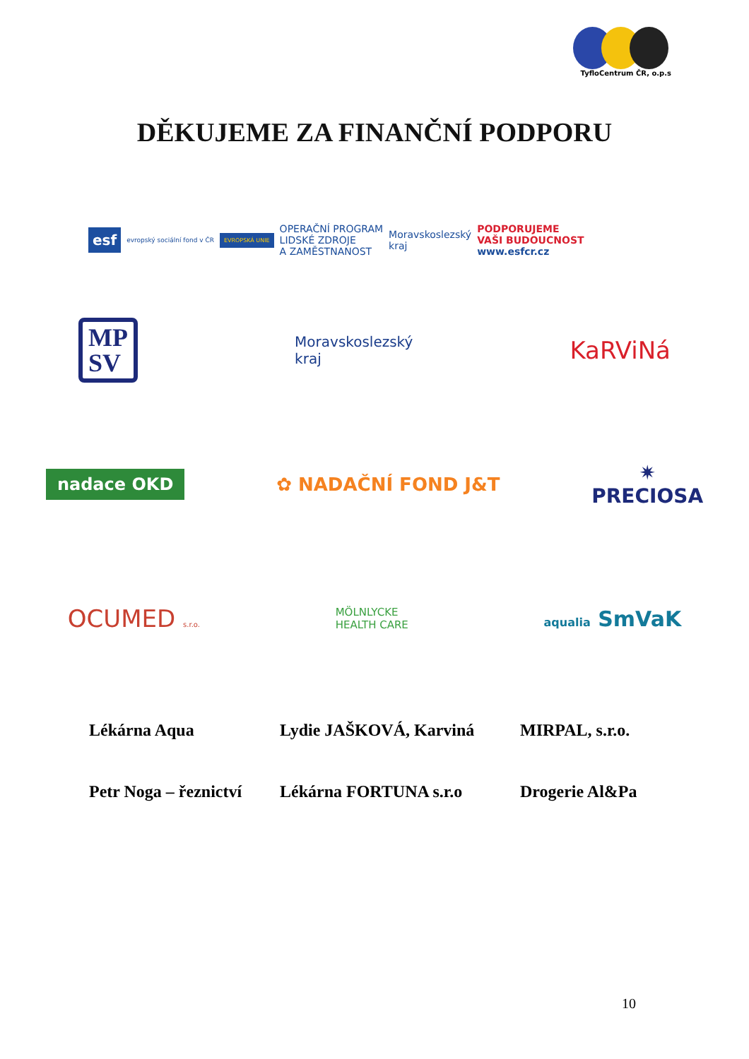TyfloCentrum ČR, o.p.s
DĚKUJEME ZA FINANČNÍ PODPORU
esf
evropský sociální fond v ČR
EVROPSKÁ UNIE
OPERAČNÍ PROGRAM
LIDSKÉ ZDROJE
A ZAMĚSTNANOST
Moravskoslezský
kraj
PODPORUJEME
VAŠI BUDOUCNOST
www.esfcr.cz
MP
SV
Moravskoslezský
kraj
KaRViNá
nadace OKD
✿ NADAČNÍ FOND J&T
✷
PRECIOSA
OCUMED s.r.o.
MÖLNLYCKE
HEALTH CARE
aqualia SmVaK
Lékárna Aqua
Lydie JAŠKOVÁ, Karviná
MIRPAL, s.r.o.
Petr Noga – řeznictví
Lékárna FORTUNA s.r.o
Drogerie Al&Pa
10